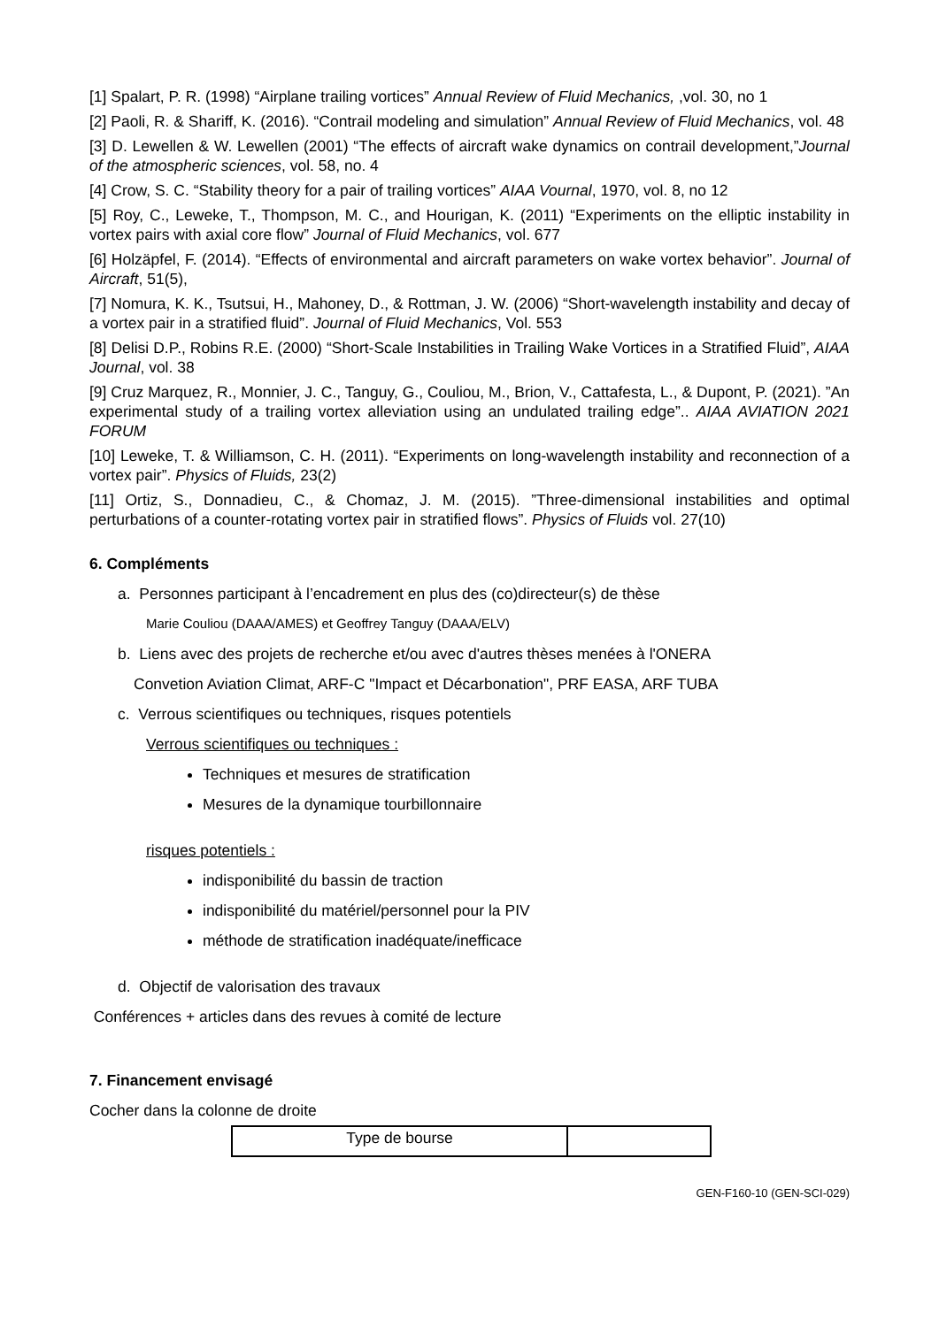[1] Spalart, P. R. (1998) “Airplane trailing vortices” Annual Review of Fluid Mechanics, ,vol. 30, no 1
[2] Paoli, R. & Shariff, K. (2016). “Contrail modeling and simulation” Annual Review of Fluid Mechanics, vol. 48
[3] D. Lewellen & W. Lewellen (2001) “The effects of aircraft wake dynamics on contrail development,”Journal of the atmospheric sciences, vol. 58, no. 4
[4] Crow, S. C. “Stability theory for a pair of trailing vortices” AIAA Vournal, 1970, vol. 8, no 12
[5] Roy, C., Leweke, T., Thompson, M. C., and Hourigan, K. (2011) “Experiments on the elliptic instability in vortex pairs with axial core flow” Journal of Fluid Mechanics, vol. 677
[6] Holzäpfel, F. (2014). “Effects of environmental and aircraft parameters on wake vortex behavior”. Journal of Aircraft, 51(5),
[7] Nomura, K. K., Tsutsui, H., Mahoney, D., & Rottman, J. W. (2006) “Short-wavelength instability and decay of a vortex pair in a stratified fluid”. Journal of Fluid Mechanics, Vol. 553
[8] Delisi D.P., Robins R.E. (2000) “Short-Scale Instabilities in Trailing Wake Vortices in a Stratified Fluid”, AIAA Journal, vol. 38
[9] Cruz Marquez, R., Monnier, J. C., Tanguy, G., Couliou, M., Brion, V., Cattafesta, L., & Dupont, P. (2021). ”An experimental study of a trailing vortex alleviation using an undulated trailing edge”.. AIAA AVIATION 2021 FORUM
[10] Leweke, T. & Williamson, C. H. (2011). “Experiments on long-wavelength instability and reconnection of a vortex pair”. Physics of Fluids, 23(2)
[11] Ortiz, S., Donnadieu, C., & Chomaz, J. M. (2015). ”Three-dimensional instabilities and optimal perturbations of a counter-rotating vortex pair in stratified flows”. Physics of Fluids vol. 27(10)
6. Compléments
a. Personnes participant à l’encadrement en plus des (co)directeur(s) de thèse
Marie Couliou (DAAA/AMES) et Geoffrey Tanguy (DAAA/ELV)
b. Liens avec des projets de recherche et/ou avec d'autres thèses menées à l'ONERA
Convetion Aviation Climat, ARF-C "Impact et Décarbonation", PRF EASA, ARF TUBA
c. Verrous scientifiques ou techniques, risques potentiels
Verrous scientifiques ou techniques :
Techniques et mesures de stratification
Mesures de la dynamique tourbillonnaire
risques potentiels :
indisponibilité du bassin de traction
indisponibilité du matériel/personnel pour la PIV
méthode de stratification inadéquate/inefficace
d. Objectif de valorisation des travaux
Conférences + articles dans des revues à comité de lecture
7. Financement envisagé
Cocher dans la colonne de droite
| Type de bourse | |
GEN-F160-10 (GEN-SCI-029)